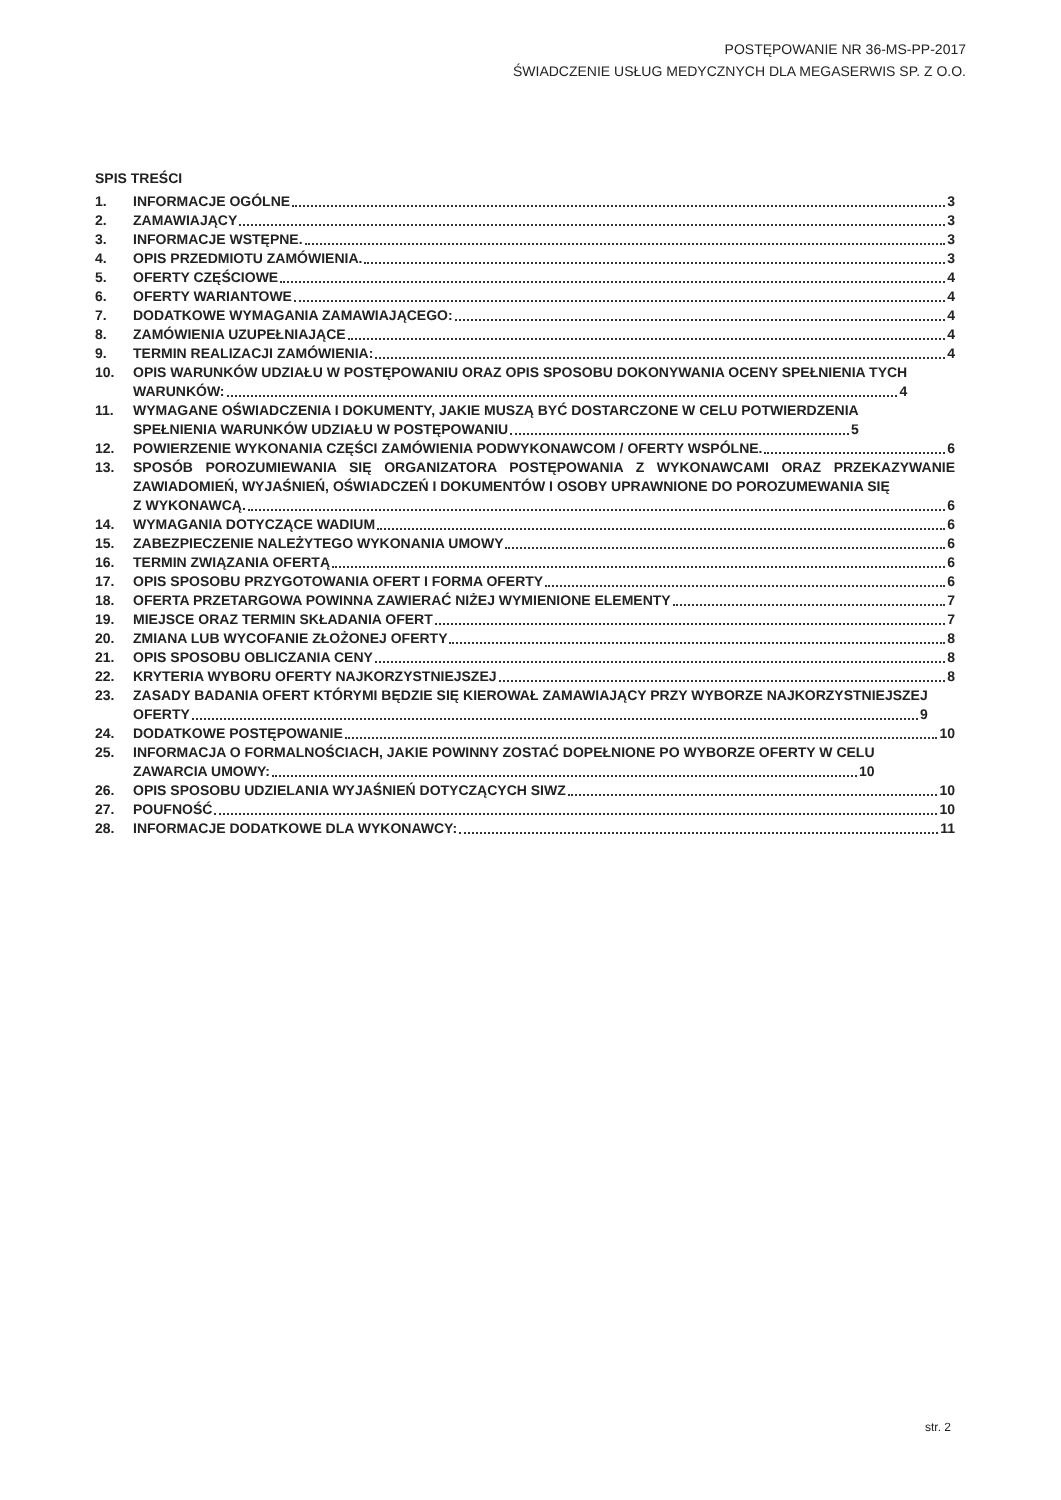POSTĘPOWANIE NR 36-MS-PP-2017
ŚWIADCZENIE USŁUG MEDYCZNYCH DLA MEGASERWIS SP. Z O.O.
SPIS TREŚCI
1. INFORMACJE OGÓLNE 3
2. ZAMAWIAJĄCY 3
3. INFORMACJE WSTĘPNE. 3
4. OPIS PRZEDMIOTU ZAMÓWIENIA. 3
5. OFERTY CZĘŚCIOWE 4
6. OFERTY WARIANTOWE 4
7. DODATKOWE WYMAGANIA ZAMAWIAJĄCEGO: 4
8. ZAMÓWIENIA UZUPEŁNIAJĄCE 4
9. TERMIN REALIZACJI ZAMÓWIENIA: 4
10. OPIS WARUNKÓW UDZIAŁU W POSTĘPOWANIU ORAZ OPIS SPOSOBU DOKONYWANIA OCENY SPEŁNIENIA TYCH
WARUNKÓW: 4
11. WYMAGANE OŚWIADCZENIA I DOKUMENTY, JAKIE MUSZĄ BYĆ DOSTARCZONE W CELU POTWIERDZENIA
SPEŁNIENIA WARUNKÓW UDZIAŁU W POSTĘPOWANIU 5
12. POWIERZENIE WYKONANIA CZĘŚCI ZAMÓWIENIA PODWYKONAWCOM / OFERTY WSPÓLNE. 6
13. SPOSÓB POROZUMIEWANIA SIĘ ORGANIZATORA POSTĘPOWANIA Z WYKONAWCAMI ORAZ PRZEKAZYWANIE ZAWIADOMIEŃ, WYJAŚNIEŃ, OŚWIADCZEŃ I DOKUMENTÓW I OSOBY UPRAWNIONE DO POROZUMEWANIA SIĘ
Z WYKONAWCĄ. 6
14. WYMAGANIA DOTYCZĄCE WADIUM 6
15. ZABEZPIECZENIE NALEŻYTEGO WYKONANIA UMOWY 6
16. TERMIN ZWIĄZANIA OFERTĄ 6
17. OPIS SPOSOBU PRZYGOTOWANIA OFERT I FORMA OFERTY 6
18. OFERTA PRZETARGOWA POWINNA ZAWIERAĆ NIŻEJ WYMIENIONE ELEMENTY 7
19. MIEJSCE ORAZ TERMIN SKŁADANIA OFERT 7
20. ZMIANA LUB WYCOFANIE ZŁOŻONEJ OFERTY 8
21. OPIS SPOSOBU OBLICZANIA CENY 8
22. KRYTERIA WYBORU OFERTY NAJKORZYSTNIEJSZEJ 8
23. ZASADY BADANIA OFERT KTÓRYMI BĘDZIE SIĘ KIEROWAŁ ZAMAWIAJĄCY PRZY WYBORZE NAJKORZYSTNIEJSZEJ
OFERTY 9
24. DODATKOWE POSTĘPOWANIE 10
25. INFORMACJA O FORMALNOŚCIACH, JAKIE POWINNY ZOSTAĆ DOPEŁNIONE PO WYBORZE OFERTY W CELU
ZAWARCIA UMOWY: 10
26. OPIS SPOSOBU UDZIELANIA WYJAŚNIEŃ DOTYCZĄCYCH SIWZ 10
27. POUFNOŚĆ 10
28. INFORMACJE DODATKOWE DLA WYKONAWCY: 11
str. 2